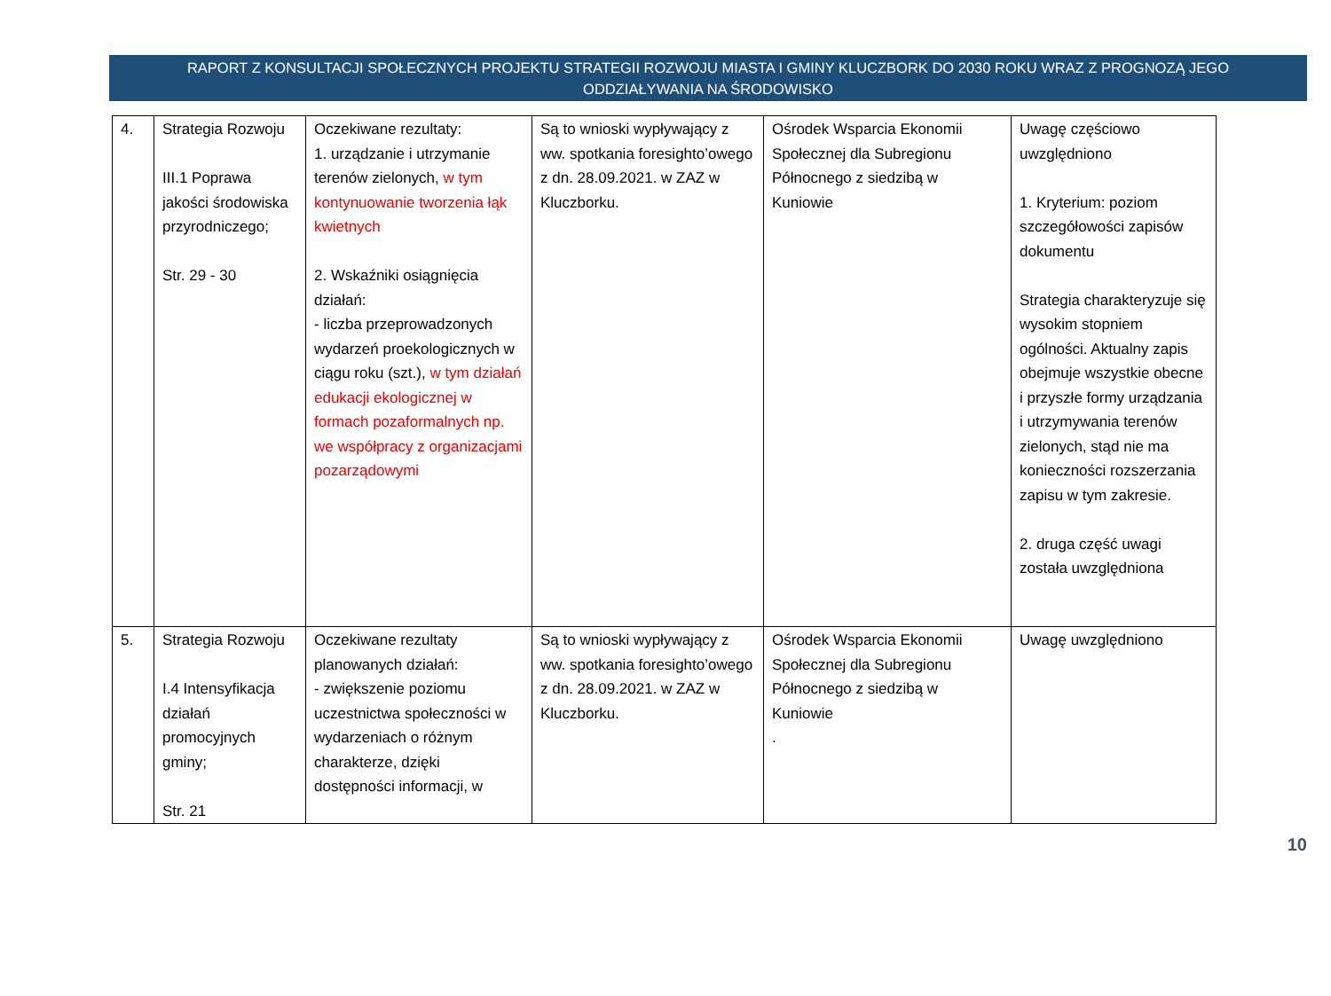RAPORT Z KONSULTACJI SPOŁECZNYCH PROJEKTU STRATEGII ROZWOJU MIASTA I GMINY KLUCZBORK DO 2030 ROKU WRAZ Z PROGNOZĄ JEGO
ODDZIAŁYWANIA NA ŚRODOWISKO
| 4. | Strategia Rozwoju III.1 Poprawa jakości środowiska przyrodniczego; Str. 29 - 30 | Oczekiwane rezultaty: 1. urządzanie i utrzymanie terenów zielonych, w tym kontynuowanie tworzenia łąk kwietnych 2. Wskaźniki osiągnięcia działań: - liczba przeprowadzonych wydarzeń proekologicznych w ciągu roku (szt.), w tym działań edukacji ekologicznej w formach pozaformalnych np. we współpracy z organizacjami pozarządowymi | Są to wnioski wypływający z ww. spotkania foresighto’owego z dn. 28.09.2021. w ZAZ w Kluczborku. | Ośrodek Wsparcia Ekonomii Społecznej dla Subregionu Północnego z siedzibą w Kuniowie | Uwagę częściowo uwzględniono 1. Kryterium: poziom szczegółowości zapisów dokumentu Strategia charakteryzuje się wysokim stopniem ogólności. Aktualny zapis obejmuje wszystkie obecne i przyszłe formy urządzania i utrzymywania terenów zielonych, stąd nie ma konieczności rozszerzania zapisu w tym zakresie. 2. druga część uwagi została uwzględniona |
| 5. | Strategia Rozwoju I.4 Intensyfikacja działań promocyjnych gminy; Str. 21 | Oczekiwane rezultaty planowanych działań: - zwiększenie poziomu uczestnictwa społeczności w wydarzeniach o różnym charakterze, dzięki dostępności informacji, w | Są to wnioski wypływający z ww. spotkania foresighto’owego z dn. 28.09.2021. w ZAZ w Kluczborku. | Ośrodek Wsparcia Ekonomii Społecznej dla Subregionu Północnego z siedzibą w Kuniowie . | Uwagę uwzględniono |
10